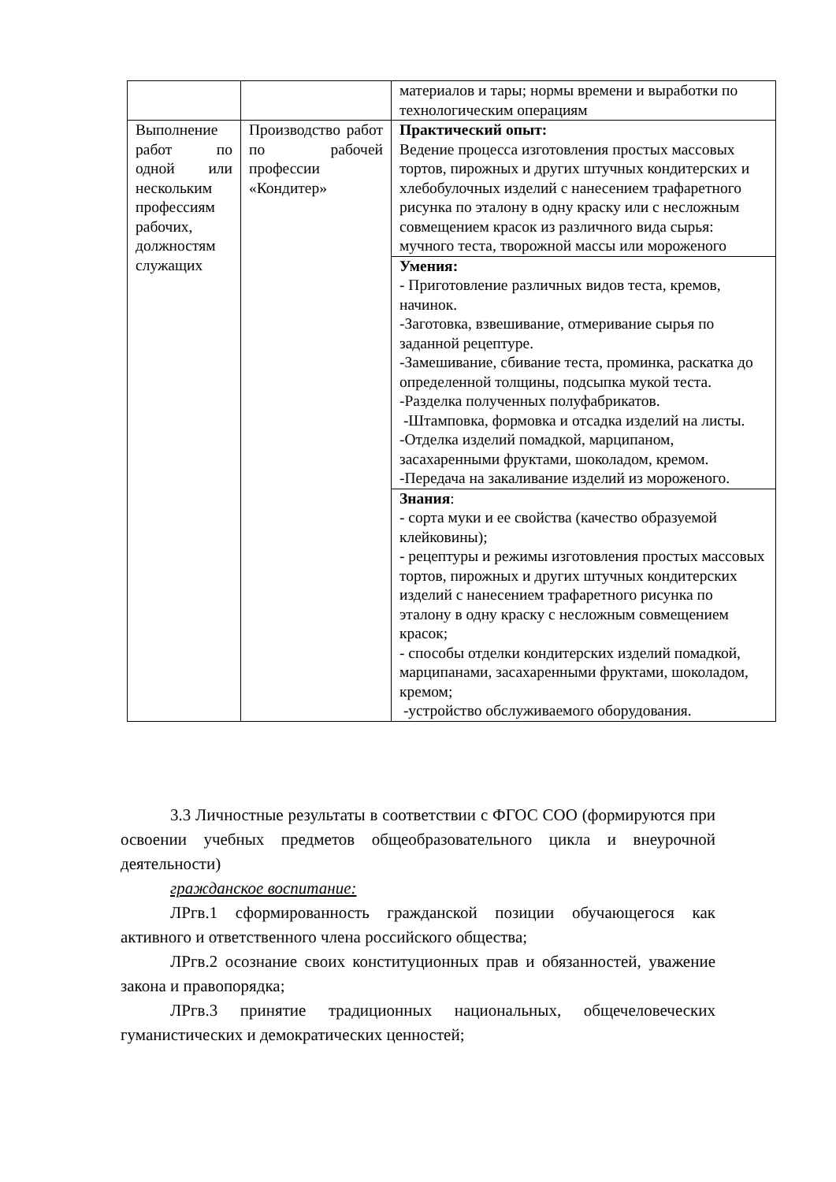| | | материалов и тары; нормы времени и выработки по технологическим операциям |
| Выполнение работ по одной или нескольким профессиям рабочих, должностям служащих | Производство работ по рабочей профессии «Кондитер» | Практический опыт: Ведение процесса изготовления простых массовых тортов, пирожных и других штучных кондитерских и хлебобулочных изделий с нанесением трафаретного рисунка по эталону в одну краску или с несложным совмещением красок из различного вида сырья: мучного теста, творожной массы или мороженого |
| | | Умения: - Приготовление различных видов теста, кремов, начинок. -Заготовка, взвешивание, отмеривание сырья по заданной рецептуре. -Замешивание, сбивание теста, проминка, раскатка до определенной толщины, подсыпка мукой теста. -Разделка полученных полуфабрикатов. -Штамповка, формовка и отсадка изделий на листы. -Отделка изделий помадкой, марципаном, засахаренными фруктами, шоколадом, кремом. -Передача на закаливание изделий из мороженого. |
| | | Знания : - сорта муки и ее свойства (качество образуемой клейковины); - рецептуры и режимы изготовления простых массовых тортов, пирожных и других штучных кондитерских изделий с нанесением трафаретного рисунка по эталону в одну краску с несложным совмещением красок; - способы отделки кондитерских изделий помадкой, марципанами, засахаренными фруктами, шоколадом, кремом; -устройство обслуживаемого оборудования. |
3.3 Личностные результаты в соответствии с ФГОС СОО (формируются при освоении учебных предметов общеобразовательного цикла и внеурочной деятельности)
гражданское воспитание:
ЛРгв.1 сформированность гражданской позиции обучающегося как активного и ответственного члена российского общества;
ЛРгв.2 осознание своих конституционных прав и обязанностей, уважение закона и правопорядка;
ЛРгв.3 принятие традиционных национальных, общечеловеческих гуманистических и демократических ценностей;